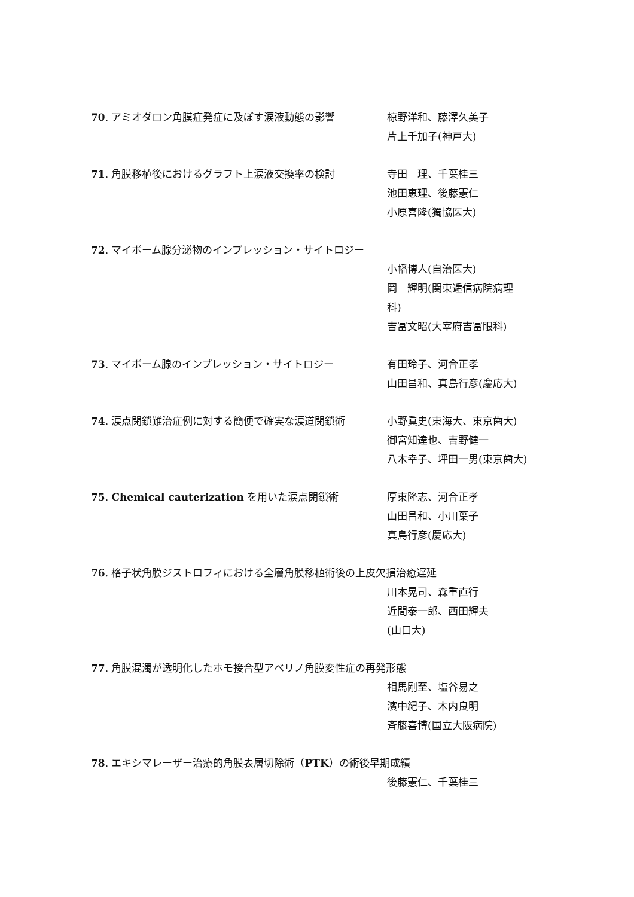70. アミオダロン角膜症発症に及ぼす涙液動態の影響 椋野洋和、藤澤久美子
片上千加子(神戸大)
71. 角膜移植後におけるグラフト上涙液交換率の検討 寺田　理、千葉桂三
池田恵理、後藤憲仁
小原喜隆(獨協医大)
72. マイボーム腺分泌物のインプレッション・サイトロジー
小幡博人(自治医大)
岡　輝明(関東逓信病院病理
科)
吉冨文昭(大宰府吉冨眼科)
73. マイボーム腺のインプレッション・サイトロジー 有田玲子、河合正孝
山田昌和、真島行彦(慶応大)
74. 涙点閉鎖難治症例に対する簡便で確実な涙道閉鎖術 小野眞史(東海大、東京歯大)
御宮知達也、吉野健一
八木幸子、坪田一男(東京歯大)
75. Chemical cauterization を用いた涙点閉鎖術 厚東隆志、河合正孝
山田昌和、小川葉子
真島行彦(慶応大)
76. 格子状角膜ジストロフィにおける全層角膜移植術後の上皮欠損治癒遅延
川本晃司、森重直行
近間泰一郎、西田輝夫
(山口大)
77. 角膜混濁が透明化したホモ接合型アベリノ角膜変性症の再発形態
相馬剛至、塩谷易之
濱中紀子、木内良明
斉藤喜博(国立大阪病院)
78. エキシマレーザー治療的角膜表層切除術（PTK）の術後早期成績
後藤憲仁、千葉桂三